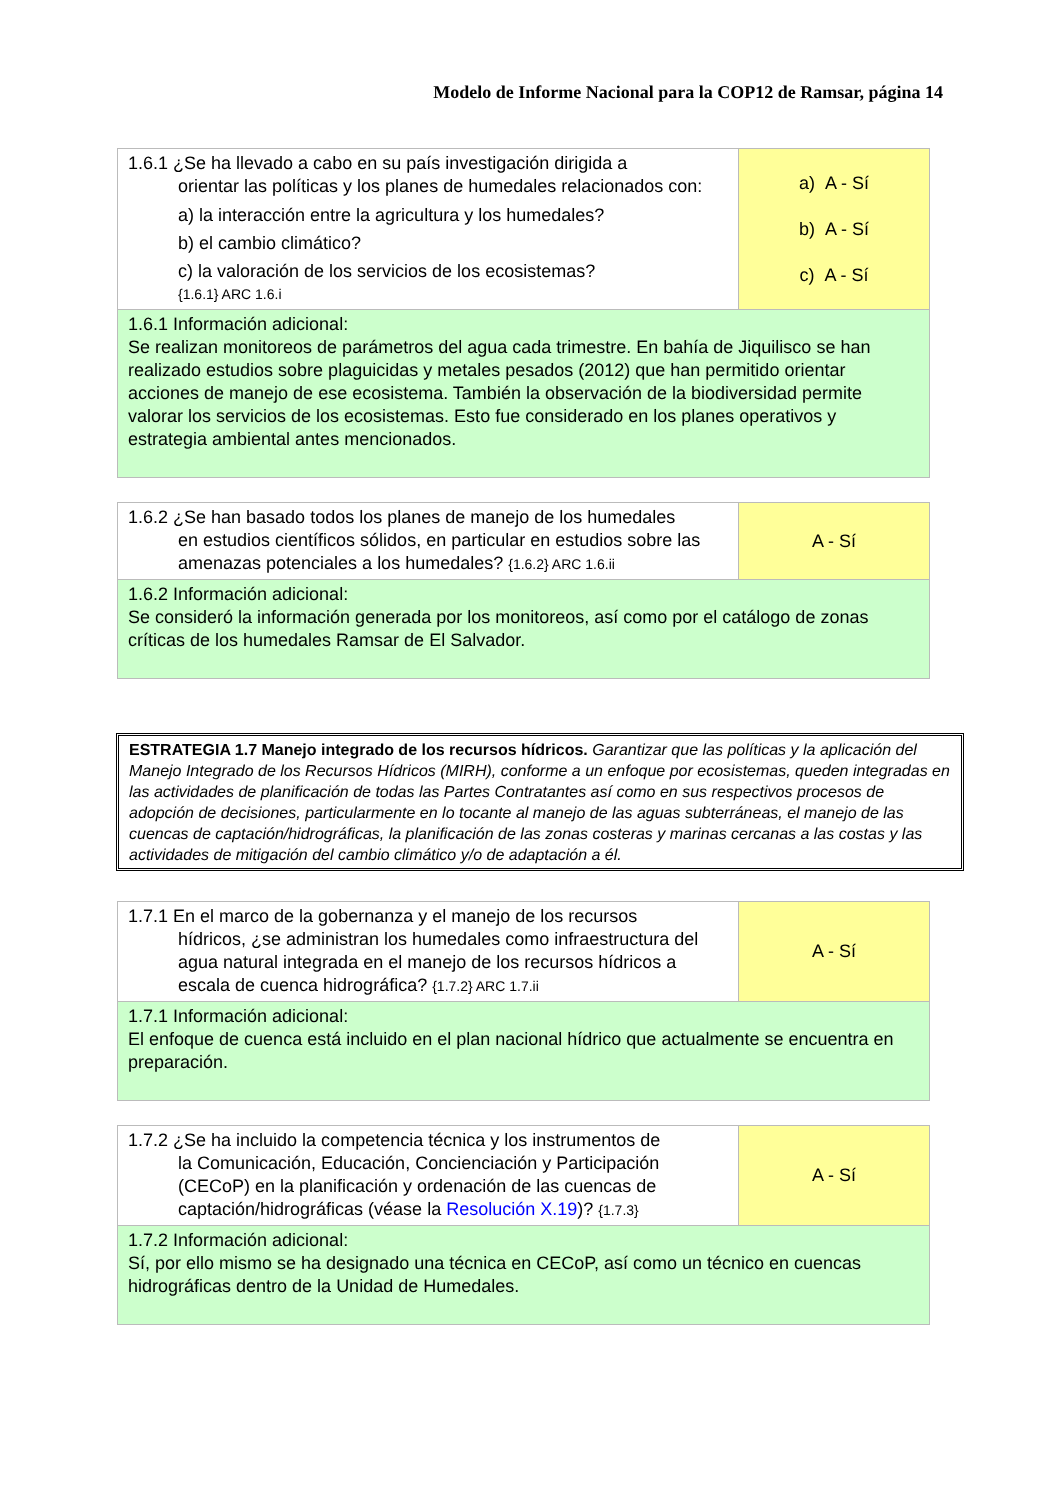Modelo de Informe Nacional para la COP12 de Ramsar, página 14
| 1.6.1 ¿Se ha llevado a cabo en su país investigación dirigida a orientar las políticas y los planes de humedales relacionados con: a) la interacción entre la agricultura y los humedales? b) el cambio climático? c) la valoración de los servicios de los ecosistemas? {1.6.1} ARC 1.6.i | a) A - Sí b) A - Sí c) A - Sí |
| 1.6.1 Información adicional: Se realizan monitoreos de parámetros del agua cada trimestre. En bahía de Jiquilisco se han realizado estudios sobre plaguicidas y metales pesados (2012) que han permitido orientar acciones de manejo de ese ecosistema. También la observación de la biodiversidad permite valorar los servicios de los ecosistemas. Esto fue considerado en los planes operativos y estrategia ambiental antes mencionados. | |
| 1.6.2 ¿Se han basado todos los planes de manejo de los humedales en estudios científicos sólidos, en particular en estudios sobre las amenazas potenciales a los humedales? {1.6.2} ARC 1.6.ii | A - Sí |
| 1.6.2 Información adicional: Se consideró la información generada por los monitoreos, así como por el catálogo de zonas críticas de los humedales Ramsar de El Salvador. | |
ESTRATEGIA 1.7 Manejo integrado de los recursos hídricos. Garantizar que las políticas y la aplicación del Manejo Integrado de los Recursos Hídricos (MIRH), conforme a un enfoque por ecosistemas, queden integradas en las actividades de planificación de todas las Partes Contratantes así como en sus respectivos procesos de adopción de decisiones, particularmente en lo tocante al manejo de las aguas subterráneas, el manejo de las cuencas de captación/hidrográficas, la planificación de las zonas costeras y marinas cercanas a las costas y las actividades de mitigación del cambio climático y/o de adaptación a él.
| 1.7.1 En el marco de la gobernanza y el manejo de los recursos hídricos, ¿se administran los humedales como infraestructura del agua natural integrada en el manejo de los recursos hídricos a escala de cuenca hidrográfica? {1.7.2} ARC 1.7.ii | A - Sí |
| 1.7.1 Información adicional: El enfoque de cuenca está incluido en el plan nacional hídrico que actualmente se encuentra en preparación. | |
| 1.7.2 ¿Se ha incluido la competencia técnica y los instrumentos de la Comunicación, Educación, Concienciación y Participación (CECoP) en la planificación y ordenación de las cuencas de captación/hidrográficas (véase la Resolución X.19 )? {1.7.3} | A - Sí |
| 1.7.2 Información adicional: Sí, por ello mismo se ha designado una técnica en CECoP, así como un técnico en cuencas hidrográficas dentro de la Unidad de Humedales. | |